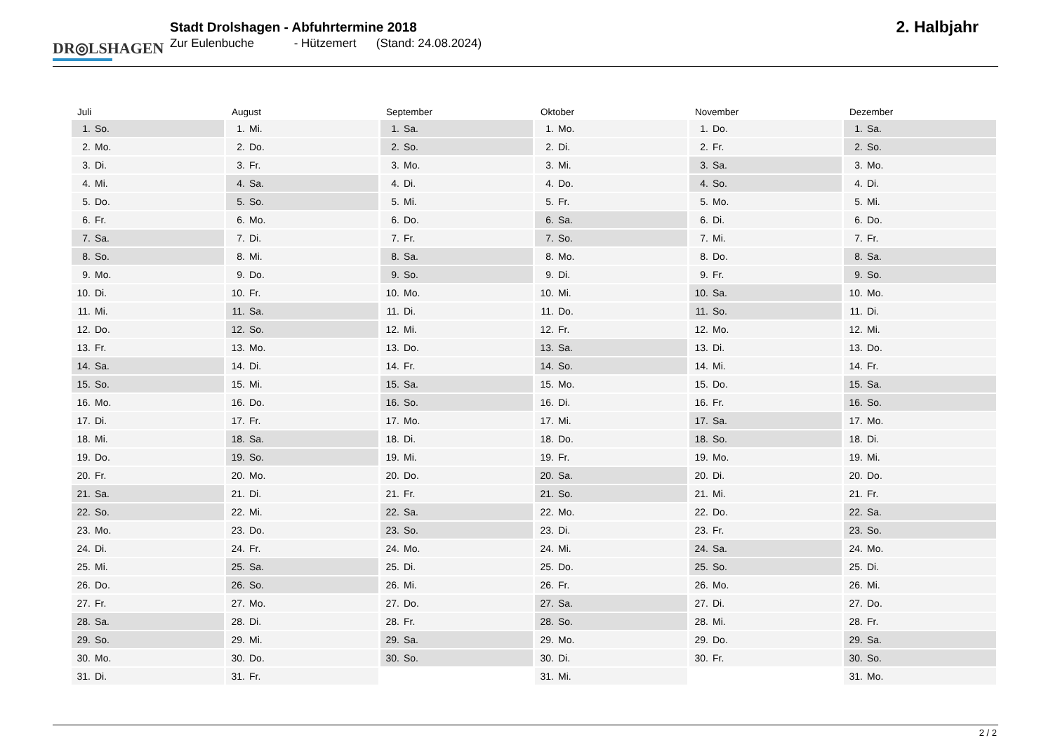DR◎LSHAGEN
Stadt Drolshagen - Abfuhrtermine 2018
Zur Eulenbuche - Hützemert (Stand: 24.08.2024)
2. Halbjahr
Juli
| 1. | So. |
| 2. | Mo. |
| 3. | Di. |
| 4. | Mi. |
| 5. | Do. |
| 6. | Fr. |
| 7. | Sa. |
| 8. | So. |
| 9. | Mo. |
| 10. | Di. |
| 11. | Mi. |
| 12. | Do. |
| 13. | Fr. |
| 14. | Sa. |
| 15. | So. |
| 16. | Mo. |
| 17. | Di. |
| 18. | Mi. |
| 19. | Do. |
| 20. | Fr. |
| 21. | Sa. |
| 22. | So. |
| 23. | Mo. |
| 24. | Di. |
| 25. | Mi. |
| 26. | Do. |
| 27. | Fr. |
| 28. | Sa. |
| 29. | So. |
| 30. | Mo. |
| 31. | Di. |
August
| 1. | Mi. |
| 2. | Do. |
| 3. | Fr. |
| 4. | Sa. |
| 5. | So. |
| 6. | Mo. |
| 7. | Di. |
| 8. | Mi. |
| 9. | Do. |
| 10. | Fr. |
| 11. | Sa. |
| 12. | So. |
| 13. | Mo. |
| 14. | Di. |
| 15. | Mi. |
| 16. | Do. |
| 17. | Fr. |
| 18. | Sa. |
| 19. | So. |
| 20. | Mo. |
| 21. | Di. |
| 22. | Mi. |
| 23. | Do. |
| 24. | Fr. |
| 25. | Sa. |
| 26. | So. |
| 27. | Mo. |
| 28. | Di. |
| 29. | Mi. |
| 30. | Do. |
| 31. | Fr. |
September
| 1. | Sa. |
| 2. | So. |
| 3. | Mo. |
| 4. | Di. |
| 5. | Mi. |
| 6. | Do. |
| 7. | Fr. |
| 8. | Sa. |
| 9. | So. |
| 10. | Mo. |
| 11. | Di. |
| 12. | Mi. |
| 13. | Do. |
| 14. | Fr. |
| 15. | Sa. |
| 16. | So. |
| 17. | Mo. |
| 18. | Di. |
| 19. | Mi. |
| 20. | Do. |
| 21. | Fr. |
| 22. | Sa. |
| 23. | So. |
| 24. | Mo. |
| 25. | Di. |
| 26. | Mi. |
| 27. | Do. |
| 28. | Fr. |
| 29. | Sa. |
| 30. | So. |
Oktober
| 1. | Mo. |
| 2. | Di. |
| 3. | Mi. |
| 4. | Do. |
| 5. | Fr. |
| 6. | Sa. |
| 7. | So. |
| 8. | Mo. |
| 9. | Di. |
| 10. | Mi. |
| 11. | Do. |
| 12. | Fr. |
| 13. | Sa. |
| 14. | So. |
| 15. | Mo. |
| 16. | Di. |
| 17. | Mi. |
| 18. | Do. |
| 19. | Fr. |
| 20. | Sa. |
| 21. | So. |
| 22. | Mo. |
| 23. | Di. |
| 24. | Mi. |
| 25. | Do. |
| 26. | Fr. |
| 27. | Sa. |
| 28. | So. |
| 29. | Mo. |
| 30. | Di. |
| 31. | Mi. |
November
| 1. | Do. |
| 2. | Fr. |
| 3. | Sa. |
| 4. | So. |
| 5. | Mo. |
| 6. | Di. |
| 7. | Mi. |
| 8. | Do. |
| 9. | Fr. |
| 10. | Sa. |
| 11. | So. |
| 12. | Mo. |
| 13. | Di. |
| 14. | Mi. |
| 15. | Do. |
| 16. | Fr. |
| 17. | Sa. |
| 18. | So. |
| 19. | Mo. |
| 20. | Di. |
| 21. | Mi. |
| 22. | Do. |
| 23. | Fr. |
| 24. | Sa. |
| 25. | So. |
| 26. | Mo. |
| 27. | Di. |
| 28. | Mi. |
| 29. | Do. |
| 30. | Fr. |
Dezember
| 1. | Sa. |
| 2. | So. |
| 3. | Mo. |
| 4. | Di. |
| 5. | Mi. |
| 6. | Do. |
| 7. | Fr. |
| 8. | Sa. |
| 9. | So. |
| 10. | Mo. |
| 11. | Di. |
| 12. | Mi. |
| 13. | Do. |
| 14. | Fr. |
| 15. | Sa. |
| 16. | So. |
| 17. | Mo. |
| 18. | Di. |
| 19. | Mi. |
| 20. | Do. |
| 21. | Fr. |
| 22. | Sa. |
| 23. | So. |
| 24. | Mo. |
| 25. | Di. |
| 26. | Mi. |
| 27. | Do. |
| 28. | Fr. |
| 29. | Sa. |
| 30. | So. |
| 31. | Mo. |
2 / 2